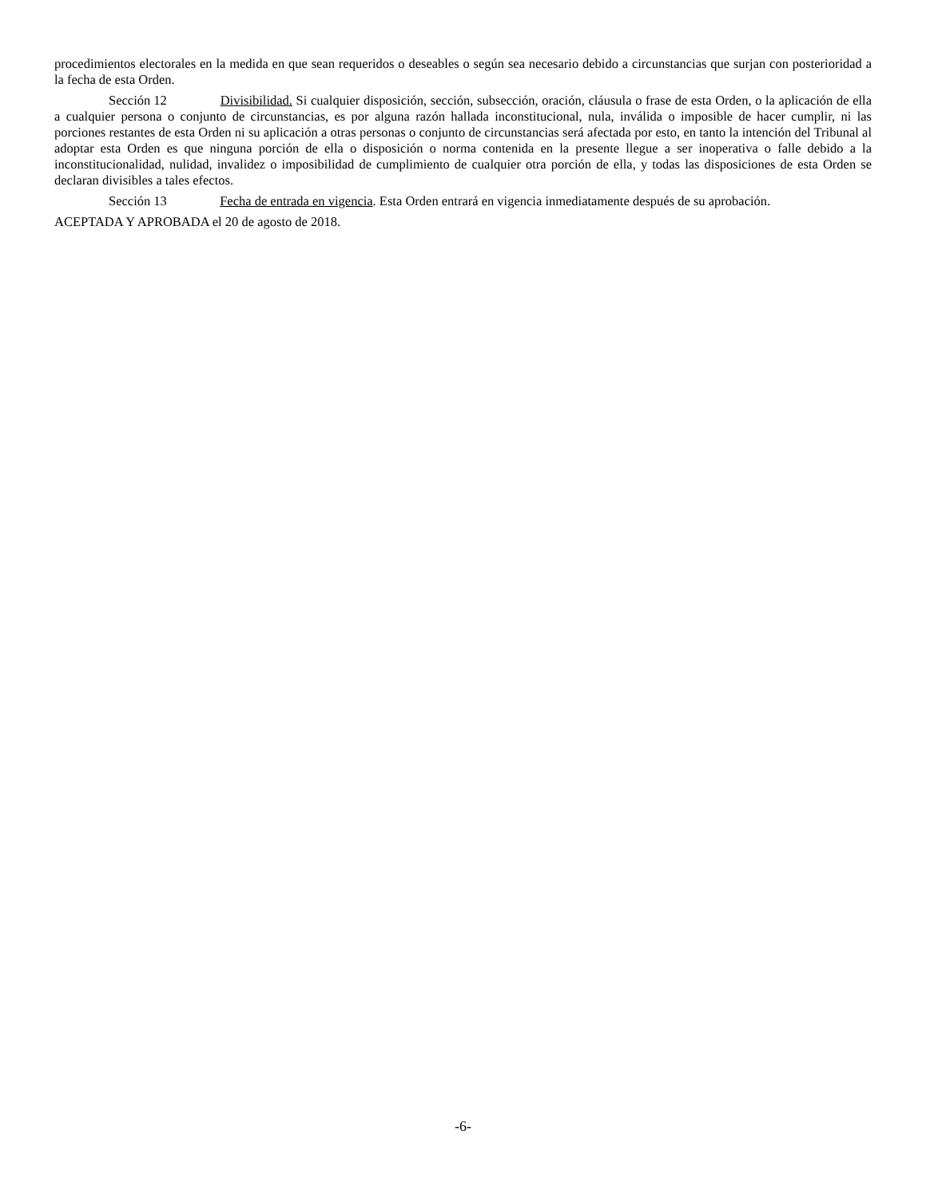procedimientos electorales en la medida en que sean requeridos o deseables o según sea necesario debido a circunstancias que surjan con posterioridad a la fecha de esta Orden.
Sección 12 Divisibilidad. Si cualquier disposición, sección, subsección, oración, cláusula o frase de esta Orden, o la aplicación de ella a cualquier persona o conjunto de circunstancias, es por alguna razón hallada inconstitucional, nula, inválida o imposible de hacer cumplir, ni las porciones restantes de esta Orden ni su aplicación a otras personas o conjunto de circunstancias será afectada por esto, en tanto la intención del Tribunal al adoptar esta Orden es que ninguna porción de ella o disposición o norma contenida en la presente llegue a ser inoperativa o falle debido a la inconstitucionalidad, nulidad, invalidez o imposibilidad de cumplimiento de cualquier otra porción de ella, y todas las disposiciones de esta Orden se declaran divisibles a tales efectos.
Sección 13 Fecha de entrada en vigencia. Esta Orden entrará en vigencia inmediatamente después de su aprobación.
ACEPTADA Y APROBADA el 20 de agosto de 2018.
-6-